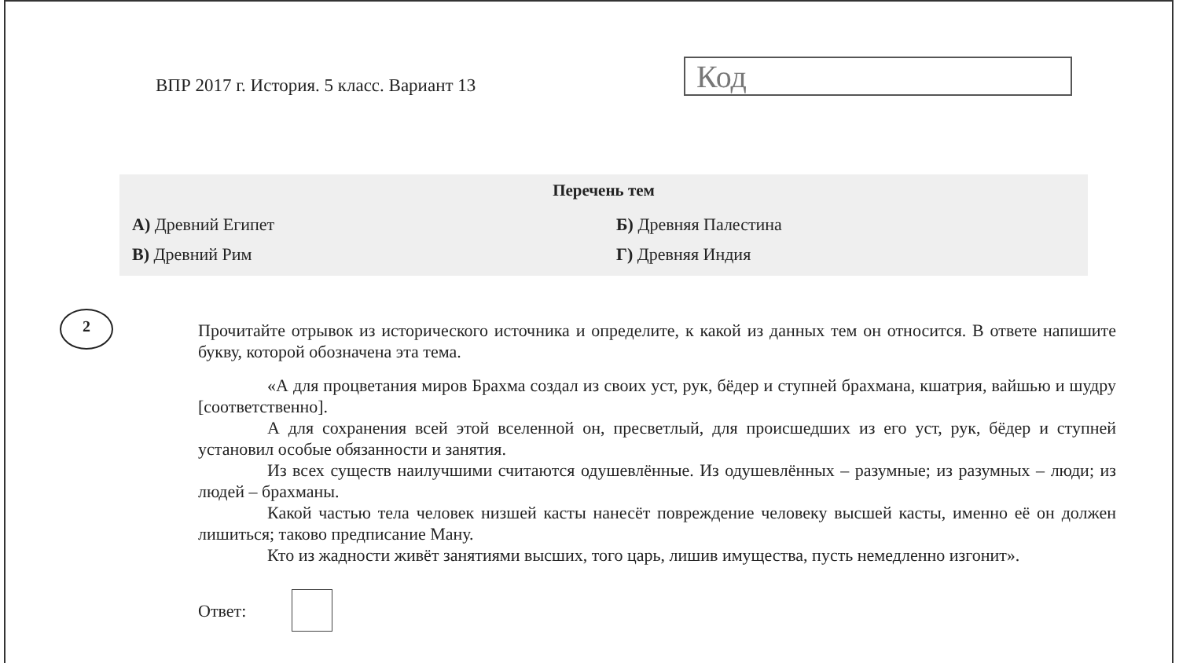ВПР 2017 г. История. 5 класс. Вариант 13
Код
Перечень тем
| А) Древний Египет | Б) Древняя Палестина |
| В) Древний Рим | Г) Древняя Индия |
2
Прочитайте отрывок из исторического источника и определите, к какой из данных тем он относится. В ответе напишите букву, которой обозначена эта тема.
«А для процветания миров Брахма создал из своих уст, рук, бёдер и ступней брахмана, кшатрия, вайшью и шудру [соответственно].
А для сохранения всей этой вселенной он, пресветлый, для происшедших из его уст, рук, бёдер и ступней установил особые обязанности и занятия.
Из всех существ наилучшими считаются одушевлённые. Из одушевлённых – разумные; из разумных – люди; из людей – брахманы.
Какой частью тела человек низшей касты нанесёт повреждение человеку высшей касты, именно её он должен лишиться; таково предписание Ману.
Кто из жадности живёт занятиями высших, того царь, лишив имущества, пусть немедленно изгонит».
Ответ: